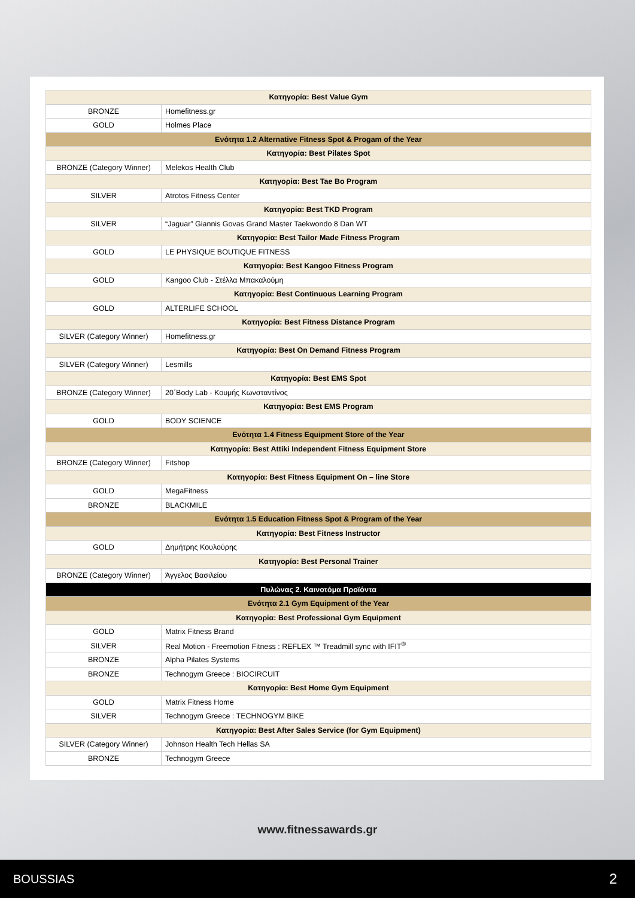| Κατηγορία: Best Value Gym | |
| --- | --- |
| BRONZE | Homefitness.gr |
| GOLD | Holmes Place |
| Ενότητα 1.2 Alternative Fitness Spot & Progam of the Year | |
| Κατηγορία: Best Pilates Spot | |
| BRONZE (Category Winner) | Melekos Health Club |
| Κατηγορία: Best Tae Bo Program | |
| SILVER | Atrotos Fitness Center |
| Κατηγορία: Best TKD Program | |
| SILVER | “Jaguar” Giannis Govas Grand Master Taekwondo 8 Dan WT |
| Κατηγορία: Best Tailor Made Fitness Program | |
| GOLD | LE PHYSIQUE BOUTIQUE FITNESS |
| Κατηγορία: Best Kangoo Fitness Program | |
| GOLD | Kangoo Club - Στέλλα Μπακαλούμη |
| Κατηγορία: Best Continuous Learning Program | |
| GOLD | ALTERLIFE SCHOOL |
| Κατηγορία: Best Fitness Distance Program | |
| SILVER (Category Winner) | Homefitness.gr |
| Κατηγορία: Best On Demand Fitness Program | |
| SILVER (Category Winner) | Lesmills |
| Κατηγορία: Best EMS Spot | |
| BRONZE (Category Winner) | 20΄Body Lab - Κουμής Κωνσταντίνος |
| Κατηγορία: Best EMS Program | |
| GOLD | BODY SCIENCE |
| Ενότητα 1.4 Fitness Equipment Store of the Year | |
| Κατηγορία: Best Attiki Independent Fitness Equipment Store | |
| BRONZE (Category Winner) | Fitshop |
| Κατηγορία: Best Fitness Equipment On – line Store | |
| GOLD | MegaFitness |
| BRONZE | BLACKMILE |
| Ενότητα 1.5 Education Fitness Spot & Program of the Year | |
| Κατηγορία: Best Fitness Instructor | |
| GOLD | Δημήτρης Κουλούρης |
| Κατηγορία: Best Personal Trainer | |
| BRONZE (Category Winner) | Άγγελος Βασιλείου |
| Πυλώνας 2. Καινοτόμα Προϊόντα | |
| Ενότητα 2.1 Gym Equipment of the Year | |
| Κατηγορία: Best Professional Gym Equipment | |
| GOLD | Matrix Fitness Brand |
| SILVER | Real Motion - Freemotion Fitness : REFLEX ™ Treadmill sync with IFIT<sup>®</sup> |
| BRONZE | Alpha Pilates Systems |
| BRONZE | Technogym Greece : BIOCIRCUIT |
| Κατηγορία: Best Home Gym Equipment | |
| GOLD | Matrix Fitness Home |
| SILVER | Technogym Greece : TECHNOGYM BIKE |
| Κατηγορία: Best After Sales Service (for Gym Equipment) | |
| SILVER (Category Winner) | Johnson Health Tech Hellas SA |
| BRONZE | Technogym Greece |
www.fitnessawards.gr
BOUSSIAS 2